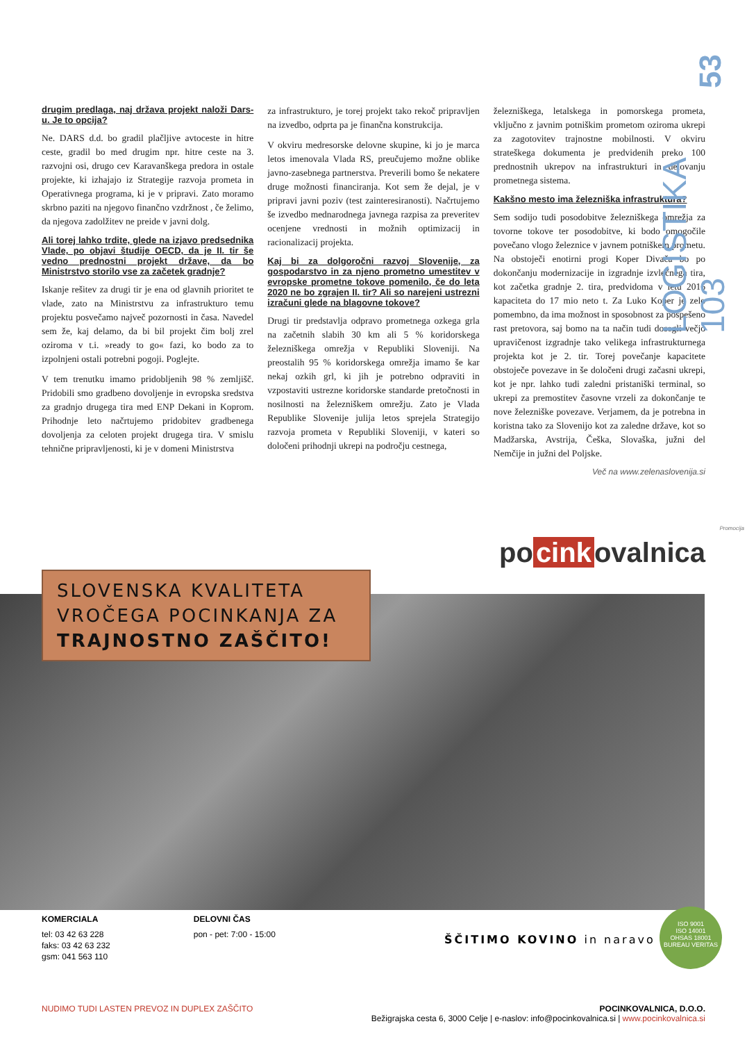53
LOGISTIKA 103
drugim predlaga, naj država projekt naloži Dars-u. Je to opcija?
Ne. DARS d.d. bo gradil plačljive avtoceste in hitre ceste, gradil bo med drugim npr. hitre ceste na 3. razvojni osi, drugo cev Karavanškega predora in ostale projekte, ki izhajajo iz Strategije razvoja prometa in Operativnega programa, ki je v pripravi. Zato moramo skrbno paziti na njegovo finančno vzdržnost , če želimo, da njegova zadolžitev ne preide v javni dolg.
Ali torej lahko trdite, glede na izjavo predsednika Vlade, po objavi študije OECD, da je II. tir še vedno prednostni projekt države, da bo Ministrstvo storilo vse za začetek gradnje?
Iskanje rešitev za drugi tir je ena od glavnih prioritet te vlade, zato na Ministrstvu za infrastrukturo temu projektu posvečamo največ pozornosti in časa. Navedel sem že, kaj delamo, da bi bil projekt čim bolj zrel oziroma v t.i. »ready to go« fazi, ko bodo za to izpolnjeni ostali potrebni pogoji. Poglejte.
V tem trenutku imamo pridobljenih 98 % zemljišč. Pridobili smo gradbeno dovoljenje in evropska sredstva za gradnjo drugega tira med ENP Dekani in Koprom. Prihodnje leto načrtujemo pridobitev gradbenega dovoljenja za celoten projekt drugega tira. V smislu tehnične pripravljenosti, ki je v domeni Ministrstva
za infrastrukturo, je torej projekt tako rekoč pripravljen na izvedbo, odprta pa je finančna konstrukcija.
V okviru medresorske delovne skupine, ki jo je marca letos imenovala Vlada RS, preučujemo možne oblike javno-zasebnega partnerstva. Preverili bomo še nekatere druge možnosti financiranja. Kot sem že dejal, je v pripravi javni poziv (test zainteresiranosti). Načrtujemo še izvedbo mednarodnega javnega razpisa za preveritev ocenjene vrednosti in možnih optimizacij in racionalizacij projekta.
Kaj bi za dolgoročni razvoj Slovenije, za gospodarstvo in za njeno prometno umestitev v evropske prometne tokove pomenilo, če do leta 2020 ne bo zgrajen II. tir? Ali so narejeni ustrezni izračuni glede na blagovne tokove?
Drugi tir predstavlja odpravo prometnega ozkega grla na začetnih slabih 30 km ali 5 % koridorskega železniškega omrežja v Republiki Sloveniji. Na preostalih 95 % koridorskega omrežja imamo še kar nekaj ozkih grl, ki jih je potrebno odpraviti in vzpostaviti ustrezne koridorske standarde pretočnosti in nosilnosti na železniškem omrežju. Zato je Vlada Republike Slovenije julija letos sprejela Strategijo razvoja prometa v Republiki Sloveniji, v kateri so določeni prihodnji ukrepi na področju cestnega,
železniškega, letalskega in pomorskega prometa, vključno z javnim potniškim prometom oziroma ukrepi za zagotovitev trajnostne mobilnosti. V okviru strateškega dokumenta je predvidenih preko 100 prednostnih ukrepov na infrastrukturi in delovanju prometnega sistema.
Kakšno mesto ima železniška infrastruktura?
Sem sodijo tudi posodobitve železniškega omrežja za tovorne tokove ter posodobitve, ki bodo omogočile povečano vlogo železnice v javnem potniškem prometu. Na obstoječi enotirni progi Koper Divača bo po dokončanju modernizacije in izgradnje izvlečnega tira, kot začetka gradnje 2. tira, predvidoma v letu 2016 kapaciteta do 17 mio neto t. Za Luko Koper je zelo pomembno, da ima možnost in sposobnost za pospešeno rast pretovora, saj bomo na ta način tudi dosegli večjo upravičenost izgradnje tako velikega infrastrukturnega projekta kot je 2. tir. Torej povečanje kapacitete obstoječe povezave in še določeni drugi začasni ukrepi, kot je npr. lahko tudi zaledni pristaniški terminal, so ukrepi za premostitev časovne vrzeli za dokončanje te nove železniške povezave. Verjamem, da je potrebna in koristna tako za Slovenijo kot za zaledne države, kot so Madžarska, Avstrija, Češka, Slovaška, južni del Nemčije in južni del Poljske.
Več na www.zelenaslovenija.si
Promocija
po cink ovalnica
SLOVENSKA KVALITETA
VROČEGA POCINKANJA ZA
TRAJNOSTNO ZAŠČITO!
KOMERCIALA
tel: 03 42 63 228
faks: 03 42 63 232
gsm: 041 563 110
DELOVNI ČAS
pon - pet: 7:00 - 15:00
ŠČITIMO KOVINO in naravo
ISO 9001
ISO 14001
OHSAS 18001
BUREAU VERITAS
NUDIMO TUDI LASTEN PREVOZ IN DUPLEX ZAŠČITO
POCINKOVALNICA, D.O.O.
Bežigrajska cesta 6, 3000 Celje | e-naslov: info@pocinkovalnica.si | www.pocinkovalnica.si